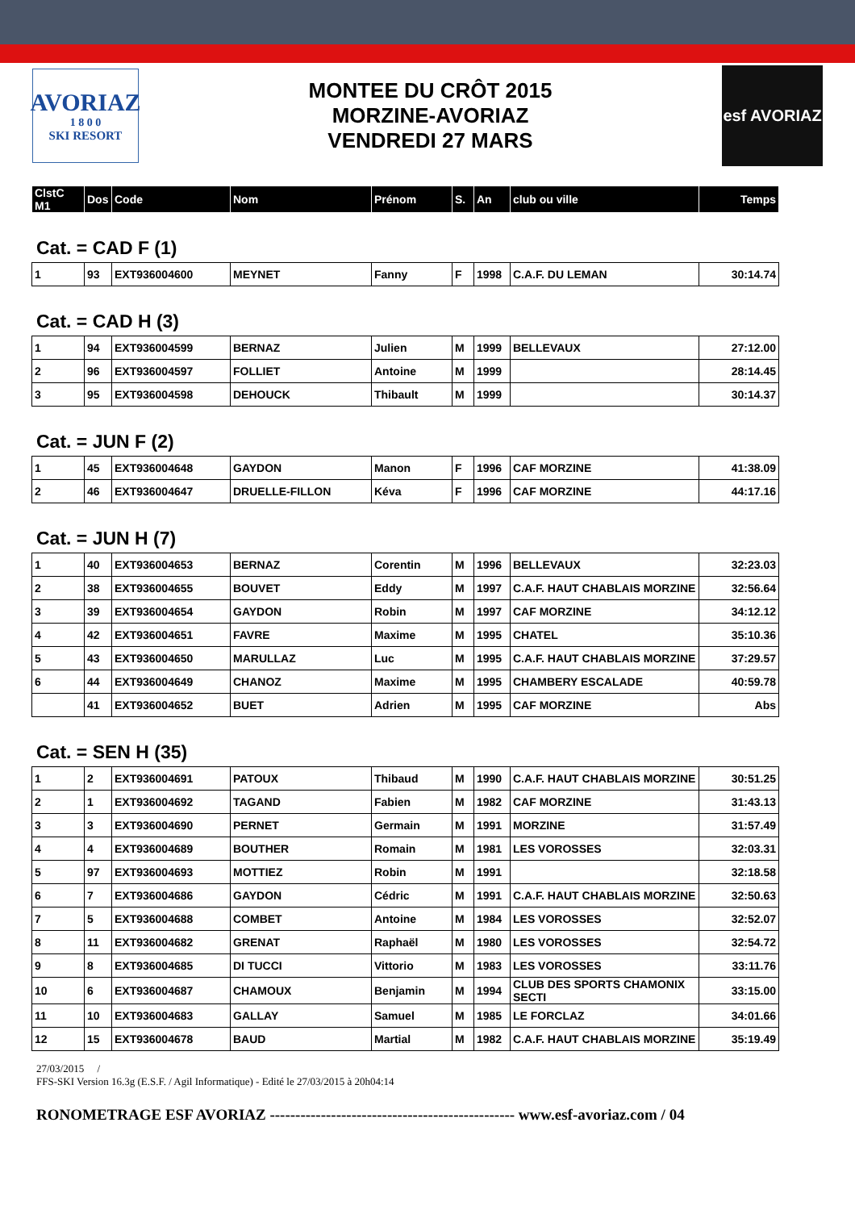AVORIAZ
1 8 0 0
SKI RESORT
MONTEE DU CRÔT 2015
MORZINE-AVORIAZ
VENDREDI 27 MARS
esf AVORIAZ
| ClstC M1 | Dos | Code | Nom | Prénom | S. | An | club ou ville | Temps |
| --- | --- | --- | --- | --- | --- | --- | --- | --- |
Cat. = CAD F (1)
| 1 | 93 | EXT936004600 | MEYNET | Fanny | F | 1998 | C.A.F. DU LEMAN | 30:14.74 |
Cat. = CAD H (3)
| 1 | 94 | EXT936004599 | BERNAZ | Julien | M | 1999 | BELLEVAUX | 27:12.00 |
| 2 | 96 | EXT936004597 | FOLLIET | Antoine | M | 1999 | | 28:14.45 |
| 3 | 95 | EXT936004598 | DEHOUCK | Thibault | M | 1999 | | 30:14.37 |
Cat. = JUN F (2)
| 1 | 45 | EXT936004648 | GAYDON | Manon | F | 1996 | CAF MORZINE | 41:38.09 |
| 2 | 46 | EXT936004647 | DRUELLE-FILLON | Kéva | F | 1996 | CAF MORZINE | 44:17.16 |
Cat. = JUN H (7)
| 1 | 40 | EXT936004653 | BERNAZ | Corentin | M | 1996 | BELLEVAUX | 32:23.03 |
| 2 | 38 | EXT936004655 | BOUVET | Eddy | M | 1997 | C.A.F. HAUT CHABLAIS MORZINE | 32:56.64 |
| 3 | 39 | EXT936004654 | GAYDON | Robin | M | 1997 | CAF MORZINE | 34:12.12 |
| 4 | 42 | EXT936004651 | FAVRE | Maxime | M | 1995 | CHATEL | 35:10.36 |
| 5 | 43 | EXT936004650 | MARULLAZ | Luc | M | 1995 | C.A.F. HAUT CHABLAIS MORZINE | 37:29.57 |
| 6 | 44 | EXT936004649 | CHANOZ | Maxime | M | 1995 | CHAMBERY ESCALADE | 40:59.78 |
| | 41 | EXT936004652 | BUET | Adrien | M | 1995 | CAF MORZINE | Abs |
Cat. = SEN H (35)
| 1 | 2 | EXT936004691 | PATOUX | Thibaud | M | 1990 | C.A.F. HAUT CHABLAIS MORZINE | 30:51.25 |
| 2 | 1 | EXT936004692 | TAGAND | Fabien | M | 1982 | CAF MORZINE | 31:43.13 |
| 3 | 3 | EXT936004690 | PERNET | Germain | M | 1991 | MORZINE | 31:57.49 |
| 4 | 4 | EXT936004689 | BOUTHER | Romain | M | 1981 | LES VOROSSES | 32:03.31 |
| 5 | 97 | EXT936004693 | MOTTIEZ | Robin | M | 1991 | | 32:18.58 |
| 6 | 7 | EXT936004686 | GAYDON | Cédric | M | 1991 | C.A.F. HAUT CHABLAIS MORZINE | 32:50.63 |
| 7 | 5 | EXT936004688 | COMBET | Antoine | M | 1984 | LES VOROSSES | 32:52.07 |
| 8 | 11 | EXT936004682 | GRENAT | Raphaël | M | 1980 | LES VOROSSES | 32:54.72 |
| 9 | 8 | EXT936004685 | DI TUCCI | Vittorio | M | 1983 | LES VOROSSES | 33:11.76 |
| 10 | 6 | EXT936004687 | CHAMOUX | Benjamin | M | 1994 | CLUB DES SPORTS CHAMONIX SECTI | 33:15.00 |
| 11 | 10 | EXT936004683 | GALLAY | Samuel | M | 1985 | LE FORCLAZ | 34:01.66 |
| 12 | 15 | EXT936004678 | BAUD | Martial | M | 1982 | C.A.F. HAUT CHABLAIS MORZINE | 35:19.49 |
27/03/2015 /
FFS-SKI Version 16.3g (E.S.F. / Agil Informatique) - Edité le 27/03/2015 à 20h04:14
RONOMETRAGE ESF AVORIAZ ------------------------------------------------ www.esf-avoriaz.com / 04